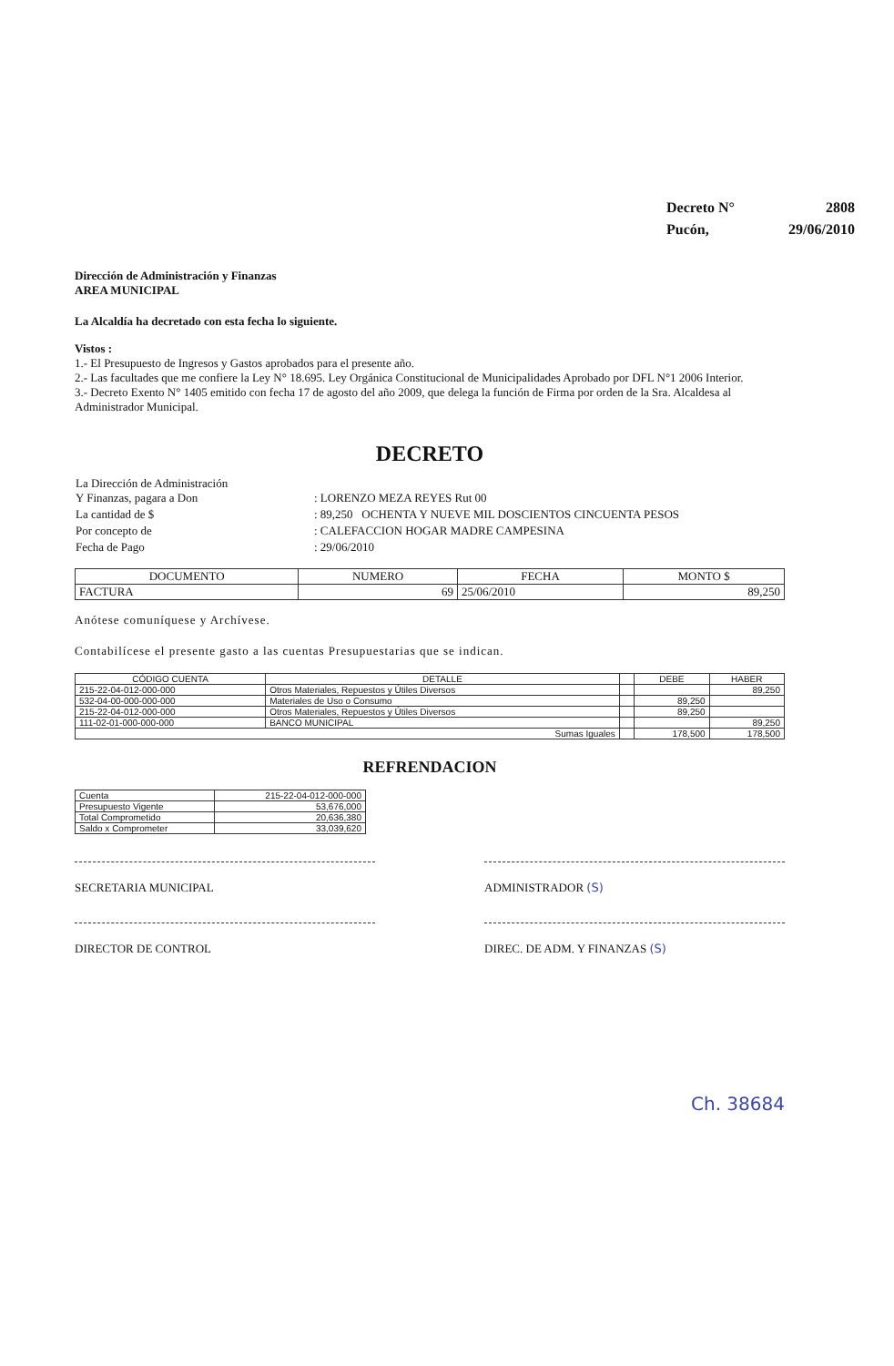| Decreto N° | 2808 |
| Pucón, | 29/06/2010 |
Dirección de Administración y Finanzas
AREA MUNICIPAL
La Alcaldía ha decretado con esta fecha lo siguiente.
Vistos :
1.- El Presupuesto de Ingresos y Gastos aprobados para el presente año.
2.- Las facultades que me confiere la Ley N° 18.695. Ley Orgánica Constitucional de Municipalidades Aprobado por DFL N°1 2006 Interior.
3.- Decreto Exento N° 1405 emitido con fecha 17 de agosto del año 2009, que delega la función de Firma por orden de la Sra. Alcaldesa al Administrador Municipal.
DECRETO
| La Dirección de Administración Y Finanzas, pagara a Don | : LORENZO MEZA REYES Rut 00 |
| La cantidad de $ | : 89,250 OCHENTA Y NUEVE MIL DOSCIENTOS CINCUENTA PESOS |
| Por concepto de | : CALEFACCION HOGAR MADRE CAMPESINA |
| Fecha de Pago | : 29/06/2010 |
| DOCUMENTO | NUMERO | FECHA | MONTO $ |
| --- | --- | --- | --- |
| FACTURA | 69 | 25/06/2010 | 89,250 |
Anótese comuníquese y Archívese.
Contabilícese el presente gasto a las cuentas Presupuestarias que se indican.
| CÓDIGO CUENTA | DETALLE | | DEBE | HABER |
| --- | --- | --- | --- | --- |
| 215-22-04-012-000-000 | Otros Materiales, Repuestos y Útiles Diversos | | | 89,250 |
| 532-04-00-000-000-000 | Materiales de Uso o Consumo | | 89,250 | |
| 215-22-04-012-000-000 | Otros Materiales, Repuestos y Útiles Diversos | | 89,250 | |
| 111-02-01-000-000-000 | BANCO MUNICIPAL | | | 89,250 |
| Sumas Iguales | | | 178,500 | 178,500 |
REFRENDACION
| Cuenta | 215-22-04-012-000-000 |
| Presupuesto Vigente | 53,676,000 |
| Total Comprometido | 20,636,380 |
| Saldo x Comprometer | 33,039,620 |
SECRETARIA MUNICIPAL ADMINISTRADOR (S)
DIRECTOR DE CONTROL DIREC. DE ADM. Y FINANZAS (S)
Ch. 38684